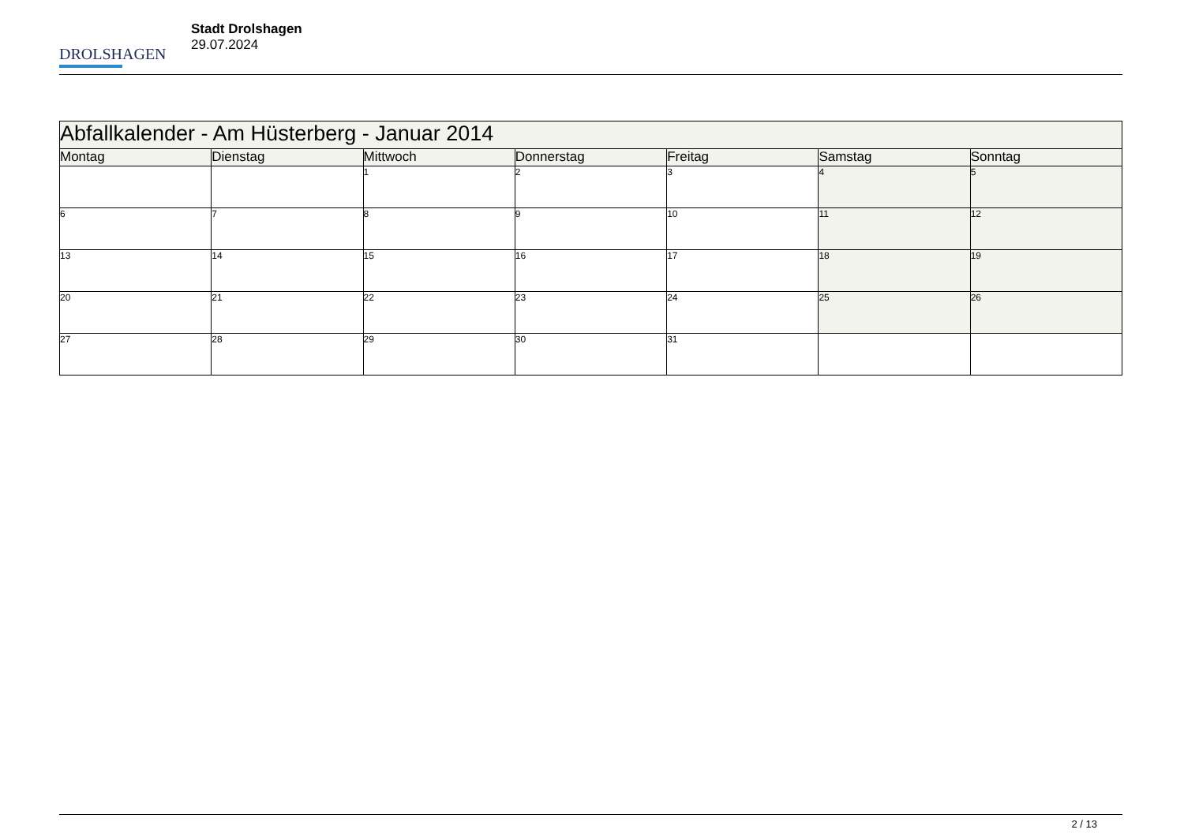DROLSHAGEN
Stadt Drolshagen
29.07.2024
| Abfallkalender - Am Hüsterberg - Januar 2014 | | | | | | |
| --- | --- | --- | --- | --- | --- | --- |
| Montag | Dienstag | Mittwoch | Donnerstag | Freitag | Samstag | Sonntag |
| | | 1 | 2 | 3 | 4 | 5 |
| 6 | 7 | 8 | 9 | 10 | 11 | 12 |
| 13 | 14 | 15 | 16 | 17 | 18 | 19 |
| 20 | 21 | 22 | 23 | 24 | 25 | 26 |
| 27 | 28 | 29 | 30 | 31 | | |
2 / 13